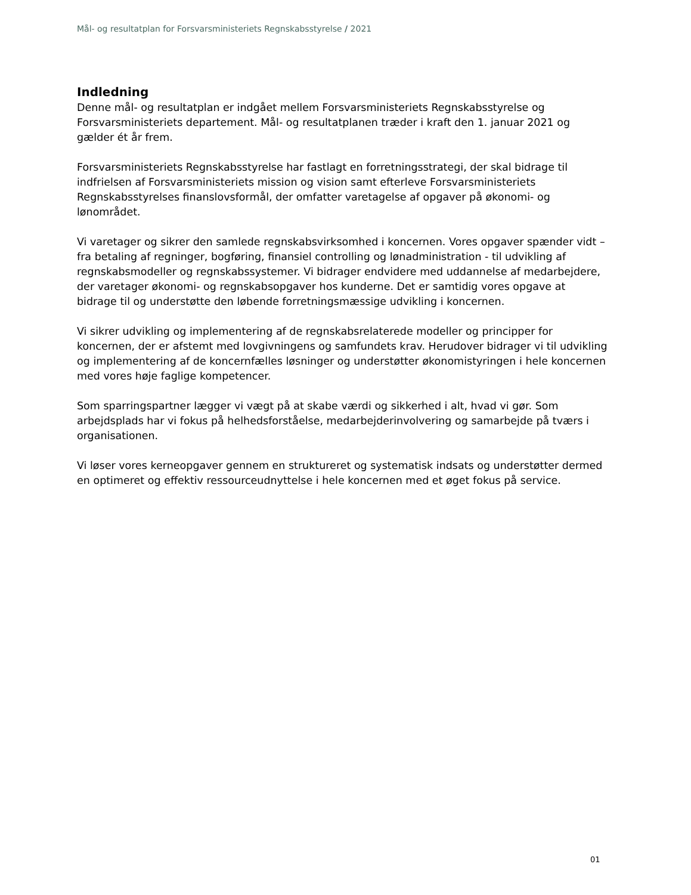Mål- og resultatplan for Forsvarsministeriets Regnskabsstyrelse / 2021
Indledning
Denne mål- og resultatplan er indgået mellem Forsvarsministeriets Regnskabsstyrelse og Forsvarsministeriets departement. Mål- og resultatplanen træder i kraft den 1. januar 2021 og gælder ét år frem.
Forsvarsministeriets Regnskabsstyrelse har fastlagt en forretningsstrategi, der skal bidrage til indfrielsen af Forsvarsministeriets mission og vision samt efterleve Forsvarsministeriets Regnskabsstyrelses finanslovsformål, der omfatter varetagelse af opgaver på økonomi- og lønområdet.
Vi varetager og sikrer den samlede regnskabsvirksomhed i koncernen. Vores opgaver spænder vidt – fra betaling af regninger, bogføring, finansiel controlling og lønadministration - til udvikling af regnskabsmodeller og regnskabssystemer. Vi bidrager endvidere med uddannelse af medarbejdere, der varetager økonomi- og regnskabsopgaver hos kunderne. Det er samtidig vores opgave at bidrage til og understøtte den løbende forretningsmæssige udvikling i koncernen.
Vi sikrer udvikling og implementering af de regnskabsrelaterede modeller og principper for koncernen, der er afstemt med lovgivningens og samfundets krav. Herudover bidrager vi til udvikling og implementering af de koncernfælles løsninger og understøtter økonomistyringen i hele koncernen med vores høje faglige kompetencer.
Som sparringspartner lægger vi vægt på at skabe værdi og sikkerhed i alt, hvad vi gør. Som arbejdsplads har vi fokus på helhedsforståelse, medarbejderinvolvering og samarbejde på tværs i organisationen.
Vi løser vores kerneopgaver gennem en struktureret og systematisk indsats og understøtter dermed en optimeret og effektiv ressourceudnyttelse i hele koncernen med et øget fokus på service.
01